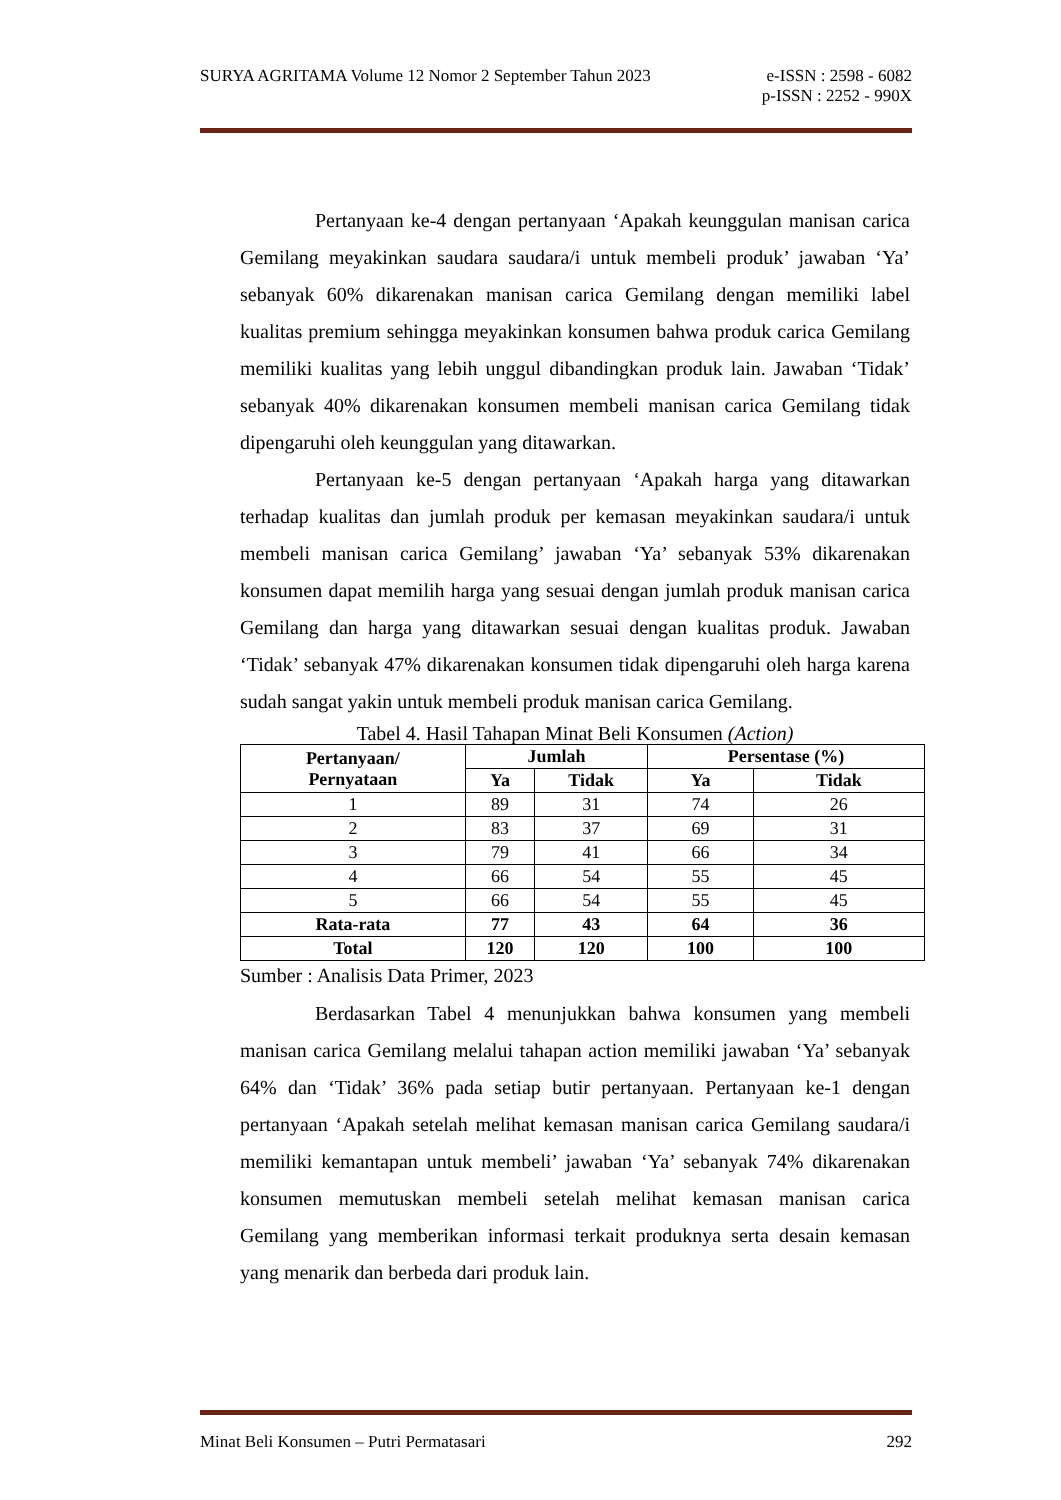SURYA AGRITAMA Volume 12 Nomor 2 September Tahun 2023 e-ISSN : 2598 - 6082
p-ISSN : 2252 - 990X
Pertanyaan ke-4 dengan pertanyaan ‘Apakah keunggulan manisan carica Gemilang meyakinkan saudara saudara/i untuk membeli produk’ jawaban ‘Ya’ sebanyak 60% dikarenakan manisan carica Gemilang dengan memiliki label kualitas premium sehingga meyakinkan konsumen bahwa produk carica Gemilang memiliki kualitas yang lebih unggul dibandingkan produk lain. Jawaban ‘Tidak’ sebanyak 40% dikarenakan konsumen membeli manisan carica Gemilang tidak dipengaruhi oleh keunggulan yang ditawarkan.
Pertanyaan ke-5 dengan pertanyaan ‘Apakah harga yang ditawarkan terhadap kualitas dan jumlah produk per kemasan meyakinkan saudara/i untuk membeli manisan carica Gemilang’ jawaban ‘Ya’ sebanyak 53% dikarenakan konsumen dapat memilih harga yang sesuai dengan jumlah produk manisan carica Gemilang dan harga yang ditawarkan sesuai dengan kualitas produk. Jawaban ‘Tidak’ sebanyak 47% dikarenakan konsumen tidak dipengaruhi oleh harga karena sudah sangat yakin untuk membeli produk manisan carica Gemilang.
Tabel 4. Hasil Tahapan Minat Beli Konsumen (Action)
| Pertanyaan/ Pernyataan | Jumlah | | Persentase (%) | |
| --- | --- | --- | --- | --- |
| | Ya | Tidak | Ya | Tidak |
| 1 | 89 | 31 | 74 | 26 |
| 2 | 83 | 37 | 69 | 31 |
| 3 | 79 | 41 | 66 | 34 |
| 4 | 66 | 54 | 55 | 45 |
| 5 | 66 | 54 | 55 | 45 |
| Rata-rata | 77 | 43 | 64 | 36 |
| Total | 120 | 120 | 100 | 100 |
Sumber : Analisis Data Primer, 2023
Berdasarkan Tabel 4 menunjukkan bahwa konsumen yang membeli manisan carica Gemilang melalui tahapan action memiliki jawaban ‘Ya’ sebanyak 64% dan ‘Tidak’ 36% pada setiap butir pertanyaan. Pertanyaan ke-1 dengan pertanyaan ‘Apakah setelah melihat kemasan manisan carica Gemilang saudara/i memiliki kemantapan untuk membeli’ jawaban ‘Ya’ sebanyak 74% dikarenakan konsumen memutuskan membeli setelah melihat kemasan manisan carica Gemilang yang memberikan informasi terkait produknya serta desain kemasan yang menarik dan berbeda dari produk lain.
Minat Beli Konsumen – Putri Permatasari 292